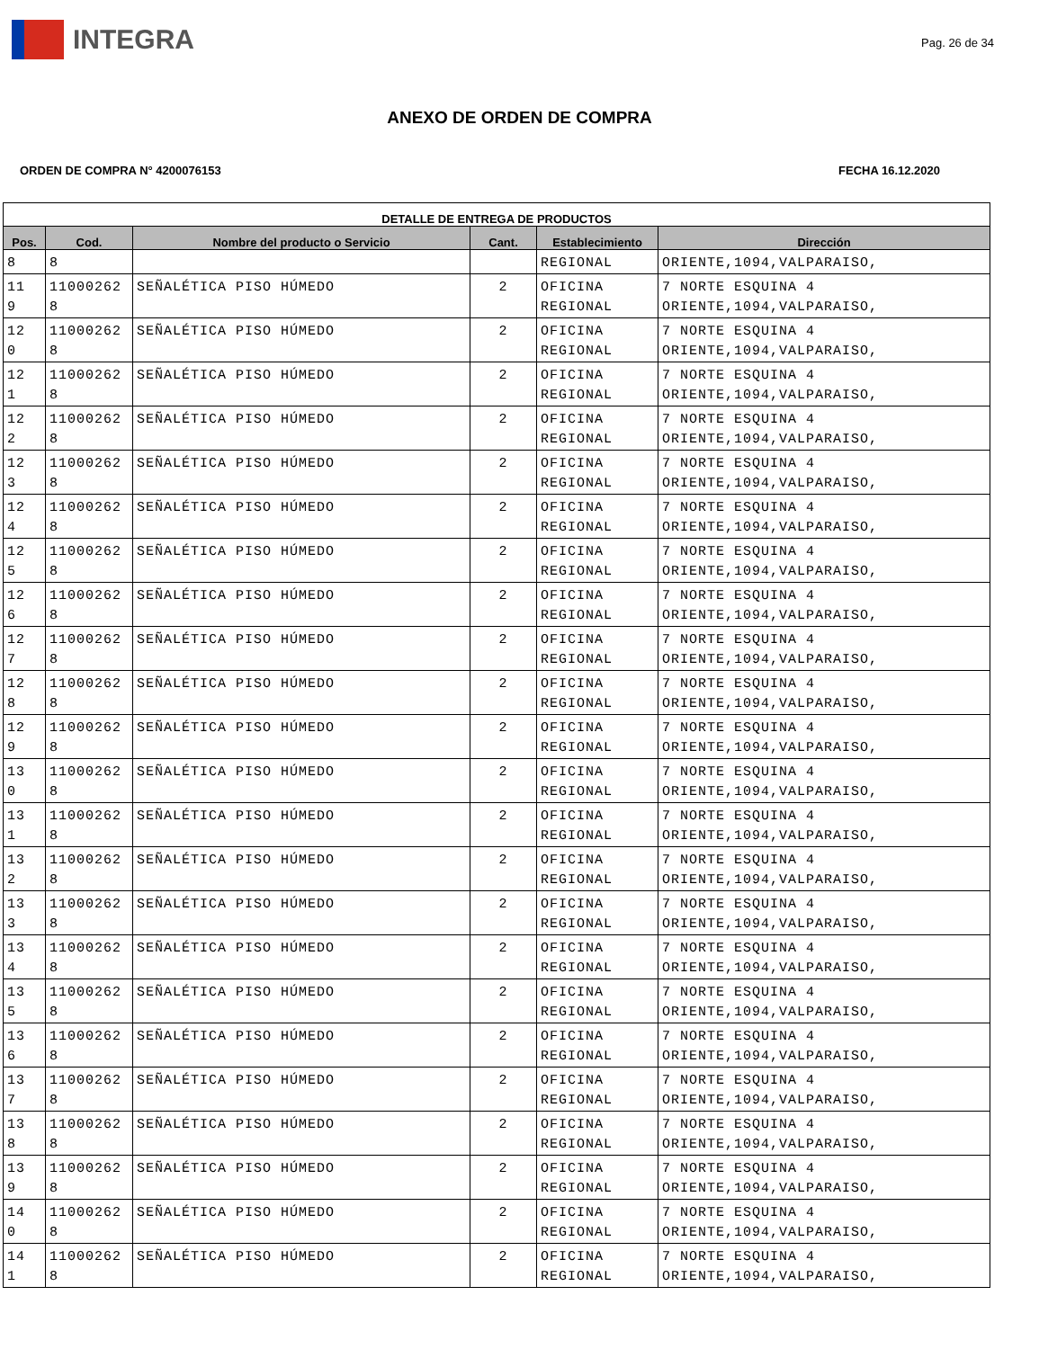INTEGRA
Pag. 26 de 34
ANEXO DE ORDEN DE COMPRA
ORDEN DE COMPRA N° 4200076153 FECHA 16.12.2020
| DETALLE DE ENTREGA DE PRODUCTOS | | | | | |
| --- | --- | --- | --- | --- | --- |
| Pos. | Cod. | Nombre del producto o Servicio | Cant. | Establecimiento | Dirección |
| 8 | 8 | | | REGIONAL | ORIENTE,1094,VALPARAISO, |
| 11 9 | 11000262 8 | SEÑALÉTICA PISO HÚMEDO | 2 | OFICINA REGIONAL | 7 NORTE ESQUINA 4 ORIENTE,1094,VALPARAISO, |
| 12 0 | 11000262 8 | SEÑALÉTICA PISO HÚMEDO | 2 | OFICINA REGIONAL | 7 NORTE ESQUINA 4 ORIENTE,1094,VALPARAISO, |
| 12 1 | 11000262 8 | SEÑALÉTICA PISO HÚMEDO | 2 | OFICINA REGIONAL | 7 NORTE ESQUINA 4 ORIENTE,1094,VALPARAISO, |
| 12 2 | 11000262 8 | SEÑALÉTICA PISO HÚMEDO | 2 | OFICINA REGIONAL | 7 NORTE ESQUINA 4 ORIENTE,1094,VALPARAISO, |
| 12 3 | 11000262 8 | SEÑALÉTICA PISO HÚMEDO | 2 | OFICINA REGIONAL | 7 NORTE ESQUINA 4 ORIENTE,1094,VALPARAISO, |
| 12 4 | 11000262 8 | SEÑALÉTICA PISO HÚMEDO | 2 | OFICINA REGIONAL | 7 NORTE ESQUINA 4 ORIENTE,1094,VALPARAISO, |
| 12 5 | 11000262 8 | SEÑALÉTICA PISO HÚMEDO | 2 | OFICINA REGIONAL | 7 NORTE ESQUINA 4 ORIENTE,1094,VALPARAISO, |
| 12 6 | 11000262 8 | SEÑALÉTICA PISO HÚMEDO | 2 | OFICINA REGIONAL | 7 NORTE ESQUINA 4 ORIENTE,1094,VALPARAISO, |
| 12 7 | 11000262 8 | SEÑALÉTICA PISO HÚMEDO | 2 | OFICINA REGIONAL | 7 NORTE ESQUINA 4 ORIENTE,1094,VALPARAISO, |
| 12 8 | 11000262 8 | SEÑALÉTICA PISO HÚMEDO | 2 | OFICINA REGIONAL | 7 NORTE ESQUINA 4 ORIENTE,1094,VALPARAISO, |
| 12 9 | 11000262 8 | SEÑALÉTICA PISO HÚMEDO | 2 | OFICINA REGIONAL | 7 NORTE ESQUINA 4 ORIENTE,1094,VALPARAISO, |
| 13 0 | 11000262 8 | SEÑALÉTICA PISO HÚMEDO | 2 | OFICINA REGIONAL | 7 NORTE ESQUINA 4 ORIENTE,1094,VALPARAISO, |
| 13 1 | 11000262 8 | SEÑALÉTICA PISO HÚMEDO | 2 | OFICINA REGIONAL | 7 NORTE ESQUINA 4 ORIENTE,1094,VALPARAISO, |
| 13 2 | 11000262 8 | SEÑALÉTICA PISO HÚMEDO | 2 | OFICINA REGIONAL | 7 NORTE ESQUINA 4 ORIENTE,1094,VALPARAISO, |
| 13 3 | 11000262 8 | SEÑALÉTICA PISO HÚMEDO | 2 | OFICINA REGIONAL | 7 NORTE ESQUINA 4 ORIENTE,1094,VALPARAISO, |
| 13 4 | 11000262 8 | SEÑALÉTICA PISO HÚMEDO | 2 | OFICINA REGIONAL | 7 NORTE ESQUINA 4 ORIENTE,1094,VALPARAISO, |
| 13 5 | 11000262 8 | SEÑALÉTICA PISO HÚMEDO | 2 | OFICINA REGIONAL | 7 NORTE ESQUINA 4 ORIENTE,1094,VALPARAISO, |
| 13 6 | 11000262 8 | SEÑALÉTICA PISO HÚMEDO | 2 | OFICINA REGIONAL | 7 NORTE ESQUINA 4 ORIENTE,1094,VALPARAISO, |
| 13 7 | 11000262 8 | SEÑALÉTICA PISO HÚMEDO | 2 | OFICINA REGIONAL | 7 NORTE ESQUINA 4 ORIENTE,1094,VALPARAISO, |
| 13 8 | 11000262 8 | SEÑALÉTICA PISO HÚMEDO | 2 | OFICINA REGIONAL | 7 NORTE ESQUINA 4 ORIENTE,1094,VALPARAISO, |
| 13 9 | 11000262 8 | SEÑALÉTICA PISO HÚMEDO | 2 | OFICINA REGIONAL | 7 NORTE ESQUINA 4 ORIENTE,1094,VALPARAISO, |
| 14 0 | 11000262 8 | SEÑALÉTICA PISO HÚMEDO | 2 | OFICINA REGIONAL | 7 NORTE ESQUINA 4 ORIENTE,1094,VALPARAISO, |
| 14 1 | 11000262 8 | SEÑALÉTICA PISO HÚMEDO | 2 | OFICINA REGIONAL | 7 NORTE ESQUINA 4 ORIENTE,1094,VALPARAISO, |